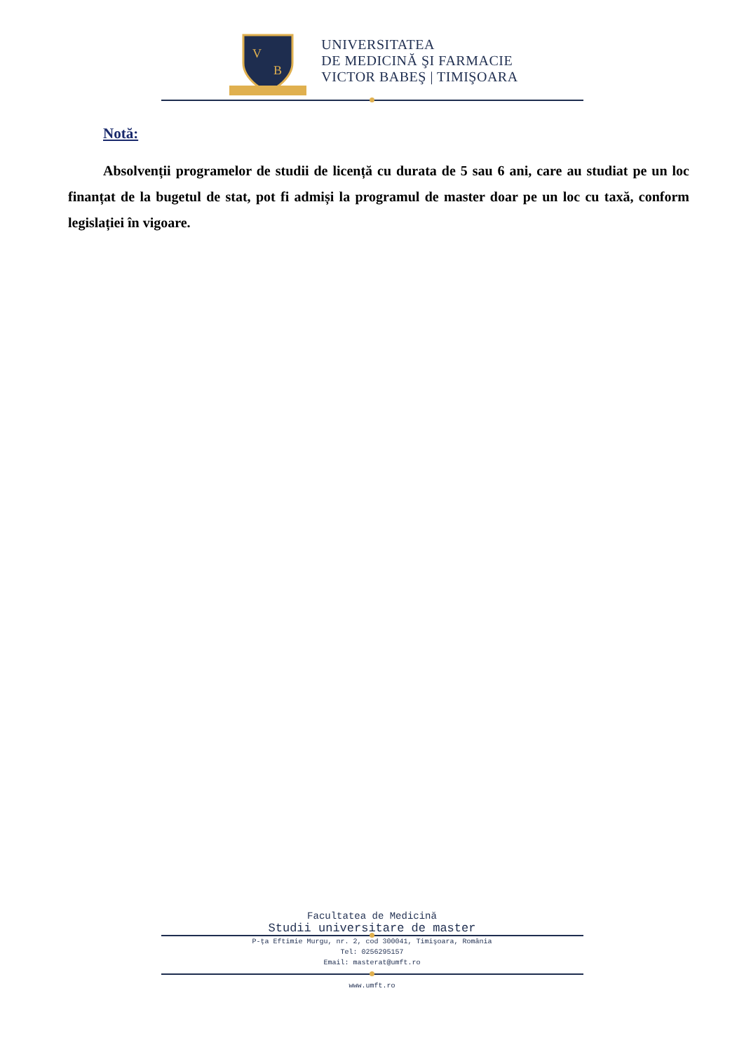V
B
UNIVERSITATEA
DE MEDICINĂ ŞI FARMACIE
VICTOR BABEŞ | TIMIŞOARA
Notă:
Absolvenții programelor de studii de licență cu durata de 5 sau 6 ani, care au studiat pe un loc finanțat de la bugetul de stat, pot fi admiși la programul de master doar pe un loc cu taxă, conform legislației în vigoare.
Facultatea de Medicină
Studii universitare de master
P-ţa Eftimie Murgu, nr. 2, cod 300041, Timişoara, România
Tel: 0256295157
Email: masterat@umft.ro
www.umft.ro